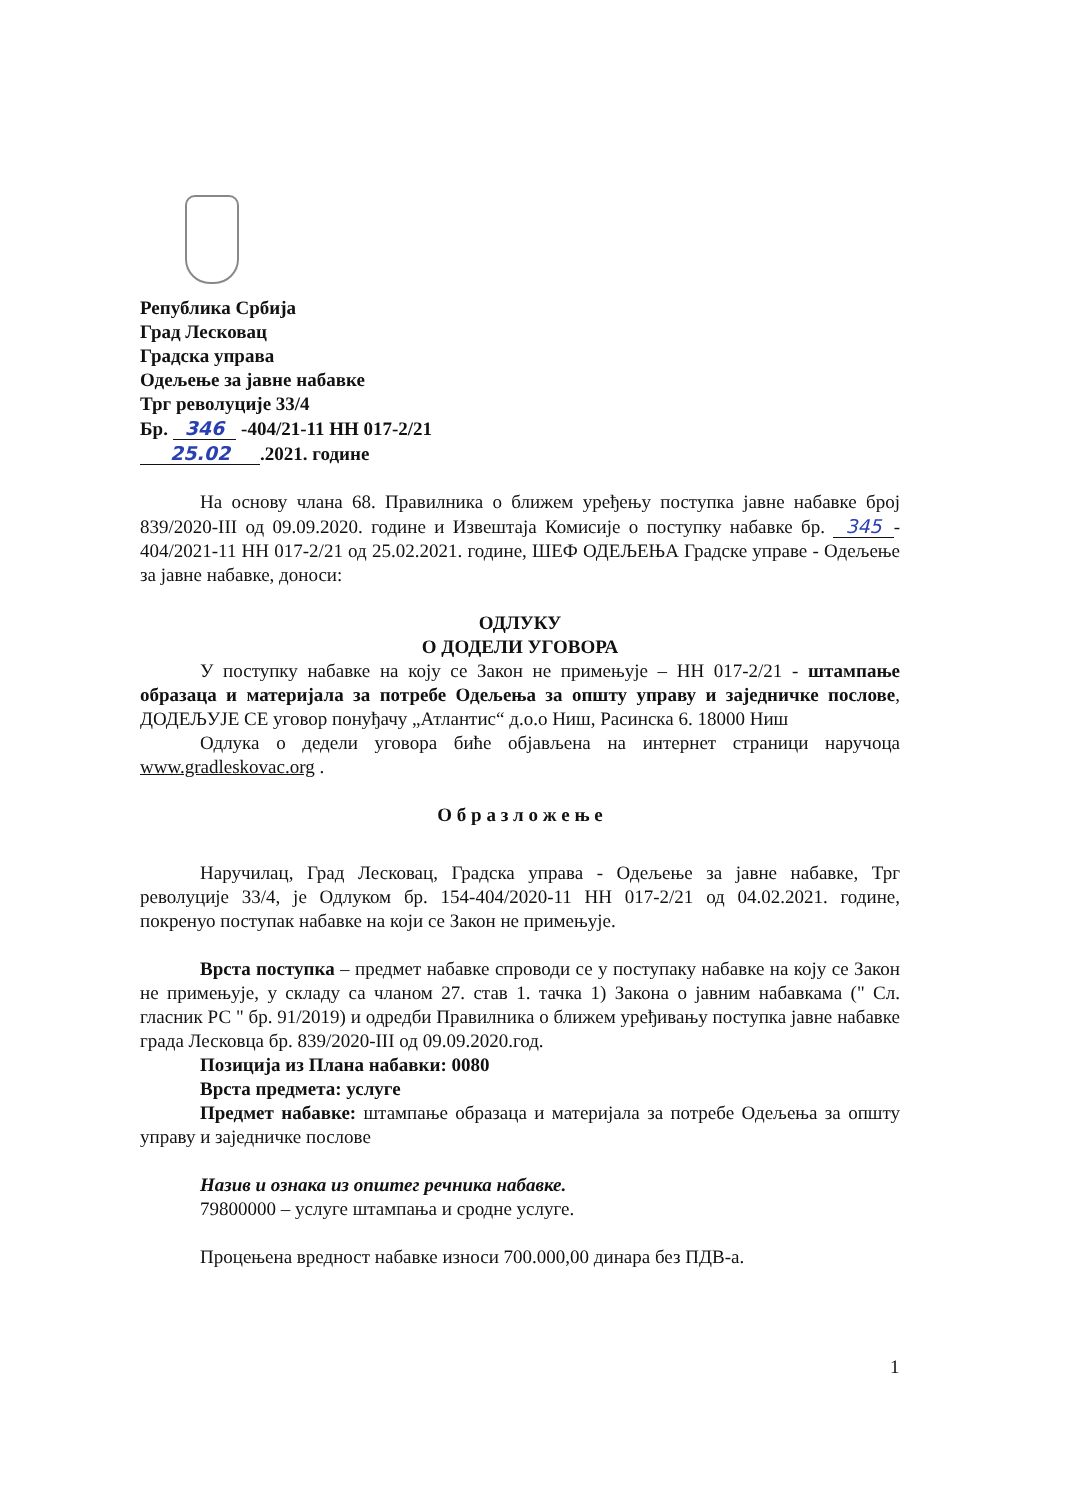Република Србија
Град Лесковац
Градска управа
Одељење за јавне набавке
Трг револуције 33/4
Бр. 346 -404/21-11 НН 017-2/21
25.02.2021. године
На основу члана 68. Правилника о ближем уређењу поступка јавне набавке број 839/2020-III од 09.09.2020. године и Извештаја Комисије о поступку набавке бр. 345 -404/2021-11 НН 017-2/21 од 25.02.2021. године, ШЕФ ОДЕЉЕЊА Градске управе - Одељење за јавне набавке, доноси:
ОДЛУКУ
О ДОДЕЛИ УГОВОРА
У поступку набавке на коју се Закон не примењује – НН 017-2/21 - штампање образаца и материјала за потребе Одељења за општу управу и заједничке послове, ДОДЕЉУЈЕ СЕ уговор понуђачу „Атлантис“ д.о.о Ниш, Расинска 6. 18000 Ниш
Одлука о дедели уговора биће објављена на интернет страници наручоца www.gradleskovac.org .
О б р а з л о ж е њ е
Наручилац, Град Лесковац, Градска управа - Одељење за јавне набавке, Трг револуције 33/4, је Одлуком бр. 154-404/2020-11 НН 017-2/21 од 04.02.2021. године, покренуо поступак набавке на који се Закон не примењује.
Врста поступка – предмет набавке спроводи се у поступаку набавке на коју се Закон не примењује, у складу са чланом 27. став 1. тачка 1) Закона о јавним набавкама (" Сл. гласник РС " бр. 91/2019) и одредби Правилника о ближем уређивању поступка јавне набавке града Лесковца бр. 839/2020-III од 09.09.2020.год.
Позиција из Плана набавки: 0080
Врста предмета: услуге
Предмет набавке: штампање образаца и материјала за потребе Одељења за општу управу и заједничке послове
Назив и ознака из општег речника набавке.
79800000 – услуге штампања и сродне услуге.
Процењена вредност набавке износи 700.000,00 динара без ПДВ-а.
1